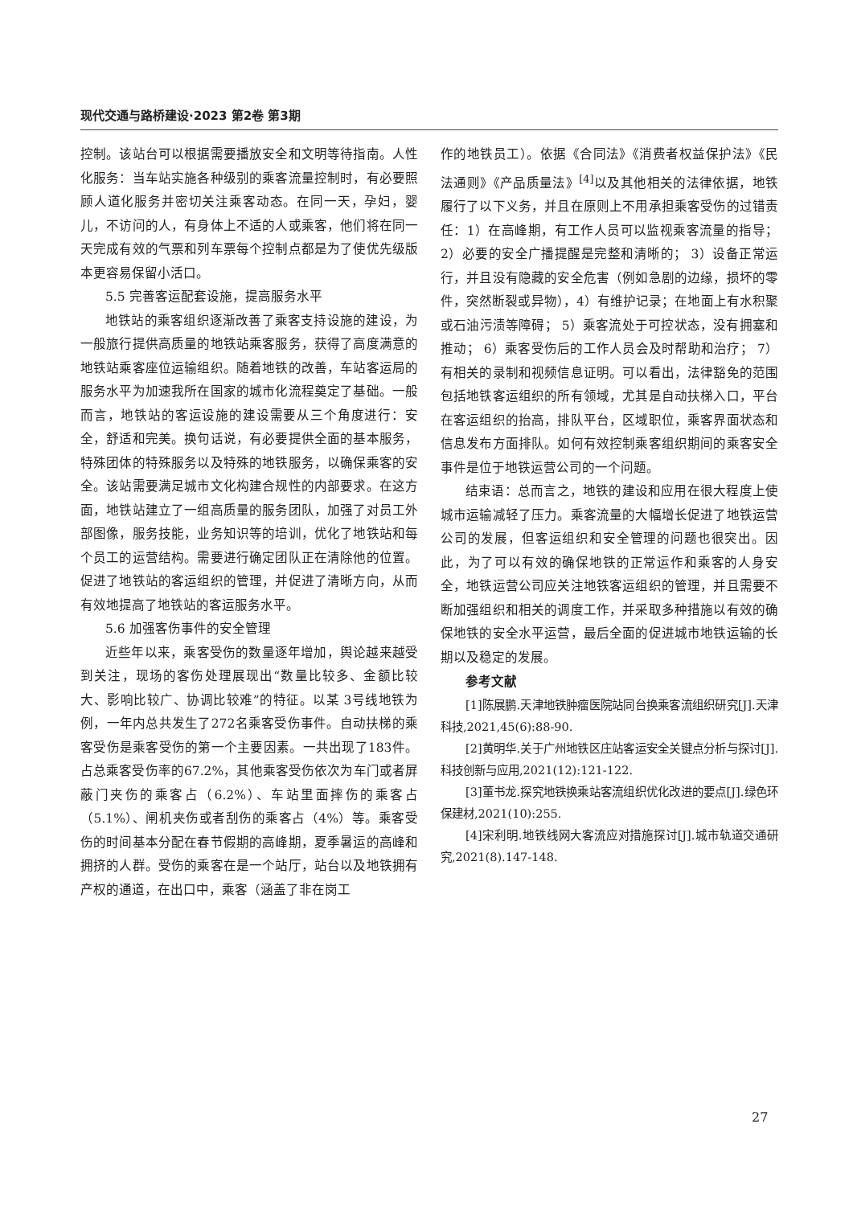现代交通与路桥建设·2023 第2卷 第3期
控制。该站台可以根据需要播放安全和文明等待指南。人性化服务：当车站实施各种级别的乘客流量控制时，有必要照顾人道化服务并密切关注乘客动态。在同一天，孕妇，婴儿，不访问的人，有身体上不适的人或乘客，他们将在同一天完成有效的气票和列车票每个控制点都是为了使优先级版本更容易保留小活口。
5.5 完善客运配套设施，提高服务水平
地铁站的乘客组织逐渐改善了乘客支持设施的建设，为一般旅行提供高质量的地铁站乘客服务，获得了高度满意的地铁站乘客座位运输组织。随着地铁的改善，车站客运局的服务水平为加速我所在国家的城市化流程奠定了基础。一般而言，地铁站的客运设施的建设需要从三个角度进行：安全，舒适和完美。换句话说，有必要提供全面的基本服务，特殊团体的特殊服务以及特殊的地铁服务，以确保乘客的安全。该站需要满足城市文化构建合规性的内部要求。在这方面，地铁站建立了一组高质量的服务团队，加强了对员工外部图像，服务技能，业务知识等的培训，优化了地铁站和每个员工的运营结构。需要进行确定团队正在清除他的位置。促进了地铁站的客运组织的管理，并促进了清晰方向，从而有效地提高了地铁站的客运服务水平。
5.6 加强客伤事件的安全管理
近些年以来，乘客受伤的数量逐年增加，舆论越来越受到关注，现场的客伤处理展现出“数量比较多、金额比较大、影响比较广、协调比较难”的特征。以某 3号线地铁为例，一年内总共发生了272名乘客受伤事件。自动扶梯的乘客受伤是乘客受伤的第一个主要因素。一共出现了183件。占总乘客受伤率的67.2%，其他乘客受伤依次为车门或者屏蔽门夹伤的乘客占（6.2%）、车站里面摔伤的乘客占（5.1%）、闸机夹伤或者刮伤的乘客占（4%）等。乘客受伤的时间基本分配在春节假期的高峰期，夏季暑运的高峰和拥挤的人群。受伤的乘客在是一个站厅，站台以及地铁拥有产权的通道，在出口中，乘客（涵盖了非在岗工
作的地铁员工）。依据《合同法》《消费者权益保护法》《民法通则》《产品质量法》<sup>[4]</sup>以及其他相关的法律依据，地铁履行了以下义务，并且在原则上不用承担乘客受伤的过错责任：1）在高峰期，有工作人员可以监视乘客流量的指导； 2）必要的安全广播提醒是完整和清晰的； 3）设备正常运行，并且没有隐藏的安全危害（例如急剧的边缘，损坏的零件，突然断裂或异物），4）有维护记录；在地面上有水积聚或石油污渍等障碍； 5）乘客流处于可控状态，没有拥塞和推动； 6）乘客受伤后的工作人员会及时帮助和治疗； 7）有相关的录制和视频信息证明。可以看出，法律豁免的范围包括地铁客运组织的所有领域，尤其是自动扶梯入口，平台在客运组织的抬高，排队平台，区域职位，乘客界面状态和信息发布方面排队。如何有效控制乘客组织期间的乘客安全事件是位于地铁运营公司的一个问题。
结束语：总而言之，地铁的建设和应用在很大程度上使城市运输减轻了压力。乘客流量的大幅增长促进了地铁运营公司的发展，但客运组织和安全管理的问题也很突出。因此，为了可以有效的确保地铁的正常运作和乘客的人身安全，地铁运营公司应关注地铁客运组织的管理，并且需要不断加强组织和相关的调度工作，并采取多种措施以有效的确保地铁的安全水平运营，最后全面的促进城市地铁运输的长期以及稳定的发展。
参考文献
[1]陈展鹏.天津地铁肿瘤医院站同台换乘客流组织研究[J].天津科技,2021,45(6):88-90.
[2]黄明华.关于广州地铁区庄站客运安全关键点分析与探讨[J].科技创新与应用,2021(12):121-122.
[3]董书龙.探究地铁换乘站客流组织优化改进的要点[J].绿色环保建材,2021(10):255.
[4]宋利明.地铁线网大客流应对措施探讨[J].城市轨道交通研究,2021(8).147-148.
27